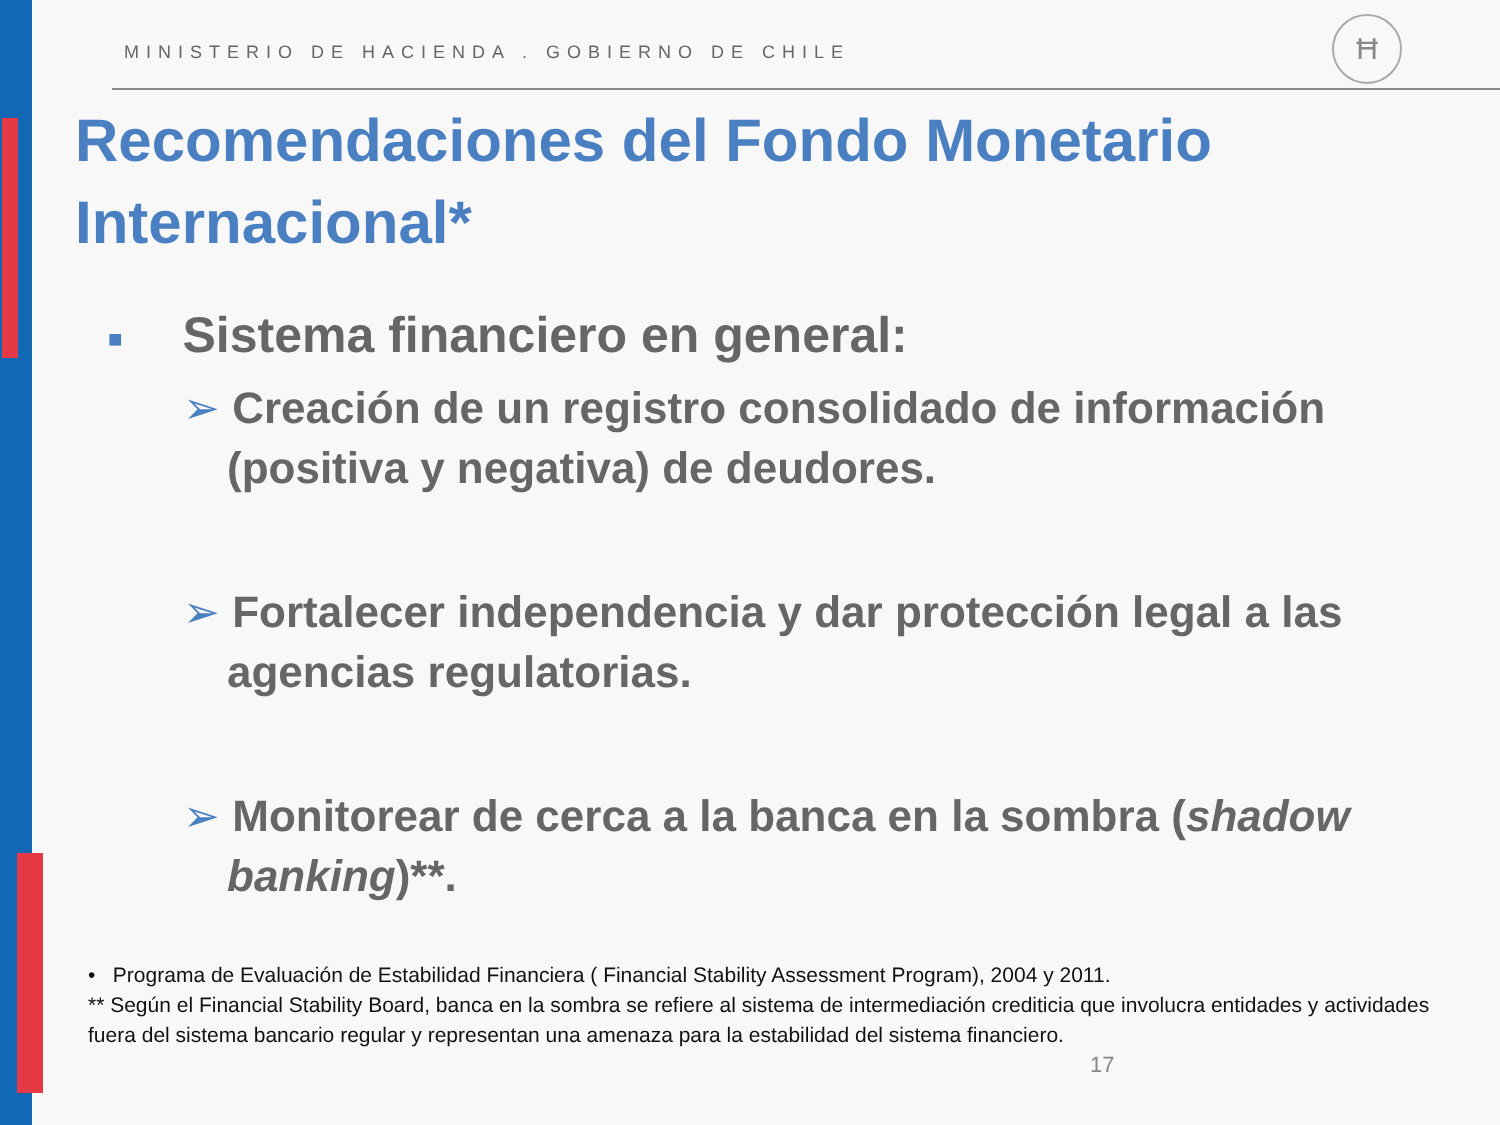MINISTERIO DE HACIENDA . GOBIERNO DE CHILE
Ħ
Recomendaciones del Fondo Monetario Internacional*
■ Sistema financiero en general:
➢ Creación de un registro consolidado de información (positiva y negativa) de deudores.
➢ Fortalecer independencia y dar protección legal a las agencias regulatorias.
➢ Monitorear de cerca a la banca en la sombra (shadow banking)**.
• Programa de Evaluación de Estabilidad Financiera ( Financial Stability Assessment Program), 2004 y 2011.
** Según el Financial Stability Board, banca en la sombra se refiere al sistema de intermediación crediticia que involucra entidades y actividades fuera del sistema bancario regular y representan una amenaza para la estabilidad del sistema financiero.
17